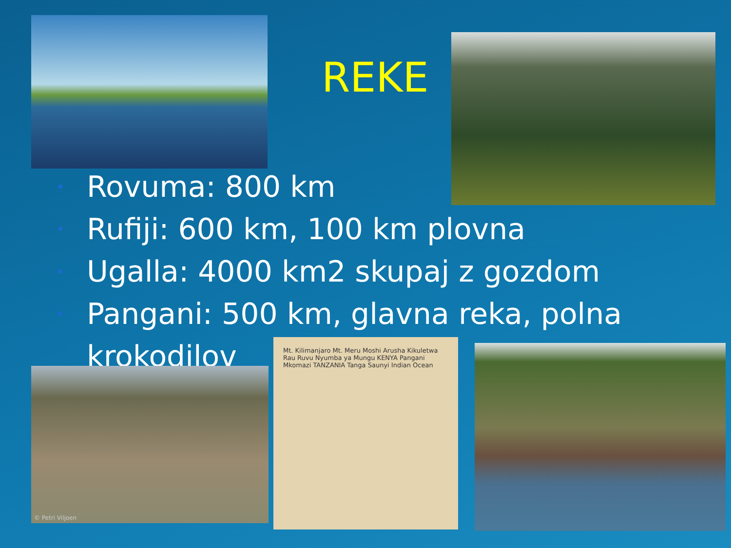REKE
• Rovuma: 800 km
• Rufiji: 600 km, 100 km plovna
• Ugalla: 4000 km2 skupaj z gozdom
• Pangani: 500 km, glavna reka, polna krokodilov
© Petri Viljoen
Mt. Kilimanjaro Mt. Meru Moshi Arusha Kikuletwa Rau Ruvu Nyumba ya Mungu KENYA Pangani Mkomazi TANZANIA Tanga Saunyi Indian Ocean